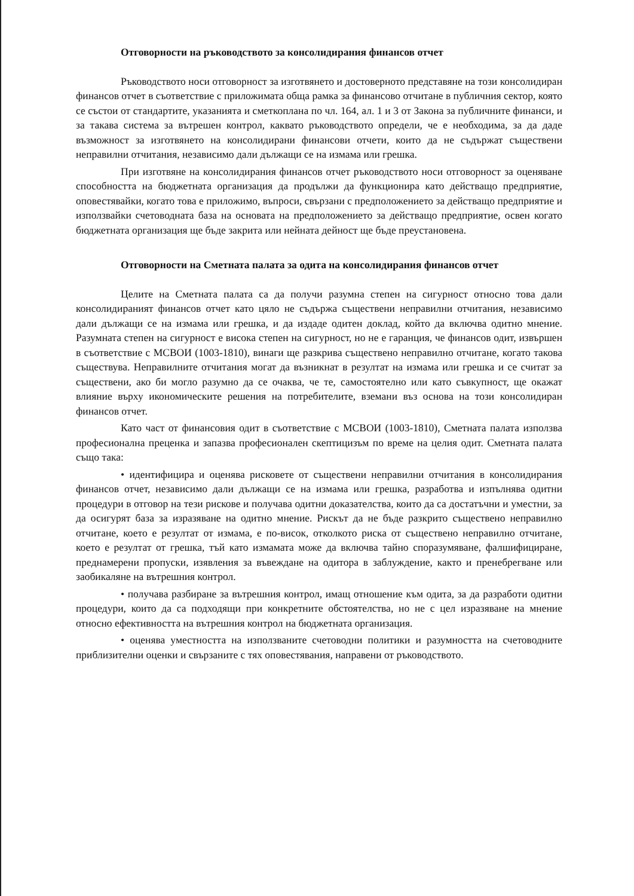Отговорности на ръководството за консолидирания финансов отчет
Ръководството носи отговорност за изготвянето и достоверното представяне на този консолидиран финансов отчет в съответствие с приложимата обща рамка за финансово отчитане в публичния сектор, която се състои от стандартите, указанията и сметкоплана по чл. 164, ал. 1 и 3 от Закона за публичните финанси, и за такава система за вътрешен контрол, каквато ръководството определи, че е необходима, за да даде възможност за изготвянето на консолидирани финансови отчети, които да не съдържат съществени неправилни отчитания, независимо дали дължащи се на измама или грешка.
При изготвяне на консолидирания финансов отчет ръководството носи отговорност за оценяване способността на бюджетната организация да продължи да функционира като действащо предприятие, оповестявайки, когато това е приложимо, въпроси, свързани с предположението за действащо предприятие и използвайки счетоводната база на основата на предположението за действащо предприятие, освен когато бюджетната организация ще бъде закрита или нейната дейност ще бъде преустановена.
Отговорности на Сметната палата за одита на консолидирания финансов отчет
Целите на Сметната палата са да получи разумна степен на сигурност относно това дали консолидираният финансов отчет като цяло не съдържа съществени неправилни отчитания, независимо дали дължащи се на измама или грешка, и да издаде одитен доклад, който да включва одитно мнение. Разумната степен на сигурност е висока степен на сигурност, но не е гаранция, че финансов одит, извършен в съответствие с МСВОИ (1003-1810), винаги ще разкрива съществено неправилно отчитане, когато такова съществува. Неправилните отчитания могат да възникнат в резултат на измама или грешка и се считат за съществени, ако би могло разумно да се очаква, че те, самостоятелно или като съвкупност, ще окажат влияние върху икономическите решения на потребителите, вземани въз основа на този консолидиран финансов отчет.
Като част от финансовия одит в съответствие с МСВОИ (1003-1810), Сметната палата използва професионална преценка и запазва професионален скептицизъм по време на целия одит. Сметната палата също така:
• идентифицира и оценява рисковете от съществени неправилни отчитания в консолидирания финансов отчет, независимо дали дължащи се на измама или грешка, разработва и изпълнява одитни процедури в отговор на тези рискове и получава одитни доказателства, които да са достатъчни и уместни, за да осигурят база за изразяване на одитно мнение. Рискът да не бъде разкрито съществено неправилно отчитане, което е резултат от измама, е по-висок, отколкото риска от съществено неправилно отчитане, което е резултат от грешка, тъй като измамата може да включва тайно споразумяване, фалшифициране, преднамерени пропуски, изявления за въвеждане на одитора в заблуждение, както и пренебрегване или заобикаляне на вътрешния контрол.
• получава разбиране за вътрешния контрол, имащ отношение към одита, за да разработи одитни процедури, които да са подходящи при конкретните обстоятелства, но не с цел изразяване на мнение относно ефективността на вътрешния контрол на бюджетната организация.
• оценява уместността на използваните счетоводни политики и разумността на счетоводните приблизителни оценки и свързаните с тях оповестявания, направени от ръководството.